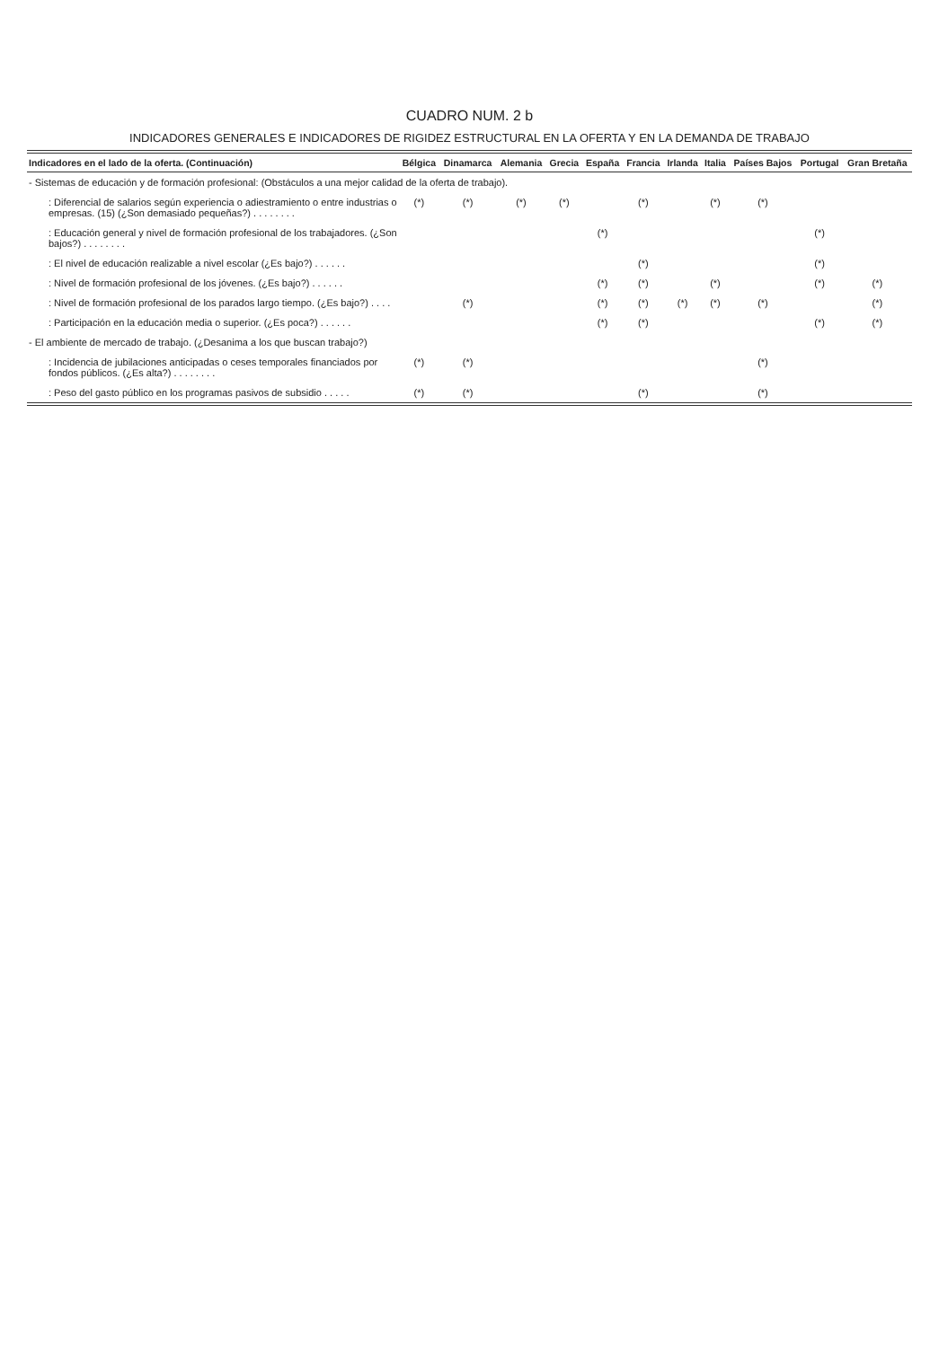CUADRO NUM. 2 b
INDICADORES GENERALES E INDICADORES DE RIGIDEZ ESTRUCTURAL EN LA OFERTA Y EN LA DEMANDA DE TRABAJO
| Indicadores en el lado de la oferta. (Continuación) | Bélgica | Dinamarca | Alemania | Grecia | España | Francia | Irlanda | Italia | Países Bajos | Portugal | Gran Bretaña |
| --- | --- | --- | --- | --- | --- | --- | --- | --- | --- | --- | --- |
| - Sistemas de educación y de formación profesional: (Obstáculos a una mejor calidad de la oferta de trabajo). | | | | | | | | | | | |
| : Diferencial de salarios según experiencia o adiestramiento o entre industrias o empresas. (15) (¿Son demasiado pequeñas?) . . . . . . . . | (*) | (*) | (*) | (*) | | (*) | | (*) | (*) | | |
| : Educación general y nivel de formación profesional de los trabajadores. (¿Son bajos?) . . . . . . . . | | | | | (*) | | | | | (*) | |
| : El nivel de educación realizable a nivel escolar (¿Es bajo?) . . . . . . | | | | | | (*) | | | | (*) | |
| : Nivel de formación profesional de los jóvenes. (¿Es bajo?) . . . . . . | | | | | (*) | (*) | | (*) | | (*) | (*) |
| : Nivel de formación profesional de los parados largo tiempo. (¿Es bajo?) . . . . | | (*) | | | (*) | (*) | (*) | (*) | (*) | | (*) |
| : Participación en la educación media o superior. (¿Es poca?) . . . . . . | | | | | (*) | (*) | | | | (*) | (*) |
| - El ambiente de mercado de trabajo. (¿Desanima a los que buscan trabajo?) | | | | | | | | | | | |
| : Incidencia de jubilaciones anticipadas o ceses temporales financiados por fondos públicos. (¿Es alta?) . . . . . . . . | (*) | (*) | | | | | | | (*) | | |
| : Peso del gasto público en los programas pasivos de subsidio . . . . . | (*) | (*) | | | | (*) | | | (*) | | |